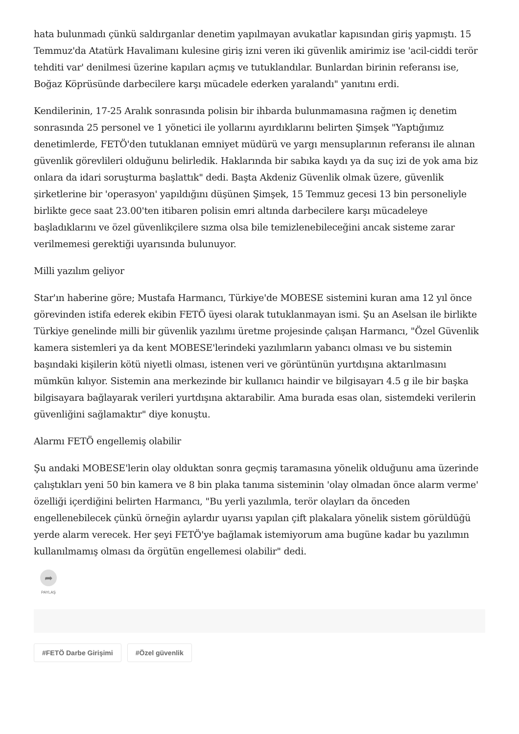hata bulunmadı çünkü saldırganlar denetim yapılmayan avukatlar kapısından giriş yapmıştı. 15 Temmuz'da Atatürk Havalimanı kulesine giriş izni veren iki güvenlik amirimiz ise 'acil-ciddi terör tehditi var' denilmesi üzerine kapıları açmış ve tutuklandılar. Bunlardan birinin referansı ise, Boğaz Köprüsünde darbecilere karşı mücadele ederken yaralandı" yanıtını erdi.
Kendilerinin, 17-25 Aralık sonrasında polisin bir ihbarda bulunmamasına rağmen iç denetim sonrasında 25 personel ve 1 yönetici ile yollarını ayırdıklarını belirten Şimşek "Yaptığımız denetimlerde, FETÖ'den tutuklanan emniyet müdürü ve yargı mensuplarının referansı ile alınan güvenlik görevlileri olduğunu belirledik. Haklarında bir sabıka kaydı ya da suç izi de yok ama biz onlara da idari soruşturma başlattık" dedi. Başta Akdeniz Güvenlik olmak üzere, güvenlik şirketlerine bir 'operasyon' yapıldığını düşünen Şimşek, 15 Temmuz gecesi 13 bin personeliyle birlikte gece saat 23.00'ten itibaren polisin emri altında darbecilere karşı mücadeleye başladıklarını ve özel güvenlikçilere sızma olsa bile temizlenebileceğini ancak sisteme zarar verilmemesi gerektiği uyarısında bulunuyor.
Milli yazılım geliyor
Star'ın haberine göre; Mustafa Harmancı, Türkiye'de MOBESE sistemini kuran ama 12 yıl önce görevinden istifa ederek ekibin FETÖ üyesi olarak tutuklanmayan ismi. Şu an Aselsan ile birlikte Türkiye genelinde milli bir güvenlik yazılımı üretme projesinde çalışan Harmancı, "Özel Güvenlik kamera sistemleri ya da kent MOBESE'lerindeki yazılımların yabancı olması ve bu sistemin başındaki kişilerin kötü niyetli olması, istenen veri ve görüntünün yurtdışına aktarılmasını mümkün kılıyor. Sistemin ana merkezinde bir kullanıcı haindir ve bilgisayarı 4.5 g ile bir başka bilgisayara bağlayarak verileri yurtdışına aktarabilir. Ama burada esas olan, sistemdeki verilerin güvenliğini sağlamaktır" diye konuştu.
Alarmı FETÖ engellemiş olabilir
Şu andaki MOBESE'lerin olay olduktan sonra geçmiş taramasına yönelik olduğunu ama üzerinde çalıştıkları yeni 50 bin kamera ve 8 bin plaka tanıma sisteminin 'olay olmadan önce alarm verme' özelliği içerdiğini belirten Harmancı, "Bu yerli yazılımla, terör olayları da önceden engellenebilecek çünkü örneğin aylardır uyarısı yapılan çift plakalara yönelik sistem görüldüğü yerde alarm verecek. Her şeyi FETÖ'ye bağlamak istemiyorum ama bugüne kadar bu yazılımın kullanılmamış olması da örgütün engellemesi olabilir" dedi.
➦
PAYLAŞ
#FETÖ Darbe Girişimi #Özel güvenlik